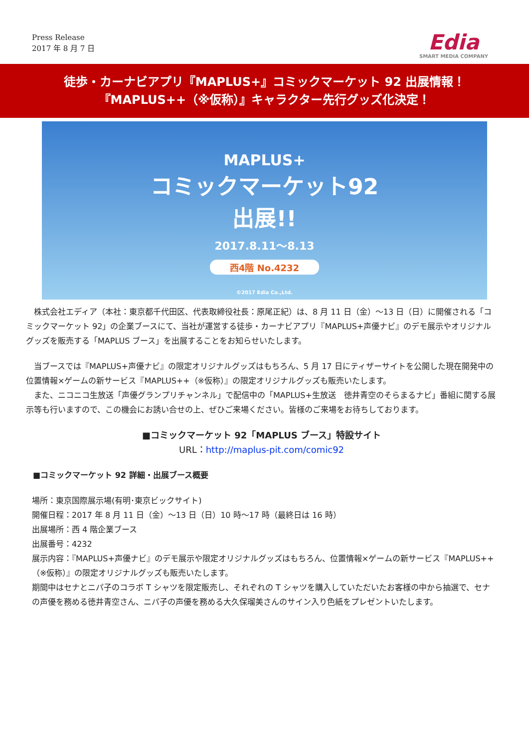Press Release
2017 年 8 月 7 日
Edia
SMART MEDIA COMPANY
徒歩・カーナビアプリ『MAPLUS+』コミックマーケット 92 出展情報！
『MAPLUS++（※仮称）』キャラクター先行グッズ化決定！
MAPLUS+
コミックマーケット92
出展!!
2017.8.11～8.13
西4階 No.4232
©2017 Edia Co.,Ltd.
　株式会社エディア（本社：東京都千代田区、代表取締役社長：原尾正紀）は、8 月 11 日（金）～13 日（日）に開催される「コミックマーケット 92」の企業ブースにて、当社が運営する徒歩・カーナビアプリ『MAPLUS+声優ナビ』のデモ展示やオリジナルグッズを販売する「MAPLUS ブース」を出展することをお知らせいたします。
　当ブースでは『MAPLUS+声優ナビ』の限定オリジナルグッズはもちろん、5 月 17 日にティザーサイトを公開した現在開発中の位置情報×ゲームの新サービス『MAPLUS++（※仮称）』の限定オリジナルグッズも販売いたします。
　また、ニコニコ生放送「声優グランプリチャンネル」で配信中の「MAPLUS+生放送　徳井青空のそらまるナビ」番組に関する展示等も行いますので、この機会にお誘い合せの上、ぜひご来場ください。皆様のご来場をお待ちしております。
■コミックマーケット 92「MAPLUS ブース」特設サイト
URL：http://maplus-pit.com/comic92
■コミックマーケット 92 詳細・出展ブース概要
場所：東京国際展示場(有明･東京ビックサイト)
開催日程：2017 年 8 月 11 日（金）～13 日（日）10 時～17 時（最終日は 16 時）
出展場所：西 4 階企業ブース
出展番号：4232
展示内容：『MAPLUS+声優ナビ』のデモ展示や限定オリジナルグッズはもちろん、位置情報×ゲームの新サービス『MAPLUS++（※仮称）』の限定オリジナルグッズも販売いたします。
期間中はセナとニパ子のコラボ T シャツを限定販売し、それぞれの T シャツを購入していただいたお客様の中から抽選で、セナの声優を務める徳井青空さん、ニパ子の声優を務める大久保瑠美さんのサイン入り色紙をプレゼントいたします。